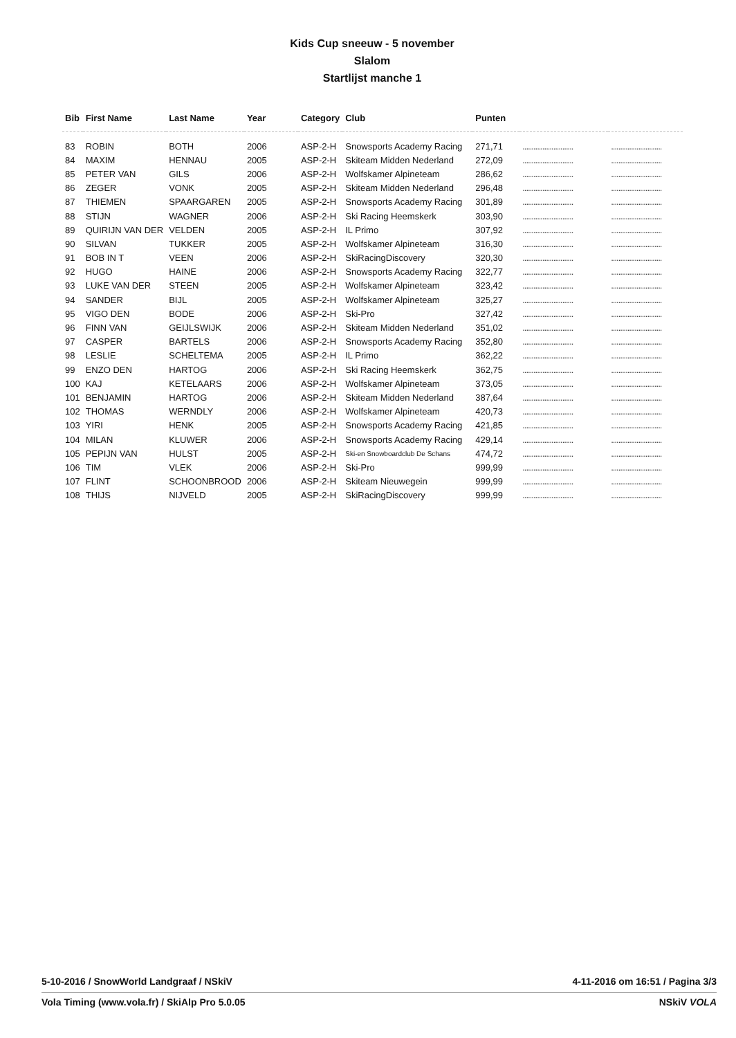Kids Cup sneeuw - 5 november
Slalom
Startlijst manche 1
| Bib | First Name | Last Name | Year | Category | Club | Punten | | |
| --- | --- | --- | --- | --- | --- | --- | --- | --- |
| 83 | ROBIN | BOTH | 2006 | ASP-2-H | Snowsports Academy Racing | 271,71 | ............................ | ............................ |
| 84 | MAXIM | HENNAU | 2005 | ASP-2-H | Skiteam Midden Nederland | 272,09 | ............................ | ............................ |
| 85 | PETER VAN | GILS | 2006 | ASP-2-H | Wolfskamer Alpineteam | 286,62 | ............................ | ............................ |
| 86 | ZEGER | VONK | 2005 | ASP-2-H | Skiteam Midden Nederland | 296,48 | ............................ | ............................ |
| 87 | THIEMEN | SPAARGAREN | 2005 | ASP-2-H | Snowsports Academy Racing | 301,89 | ............................ | ............................ |
| 88 | STIJN | WAGNER | 2006 | ASP-2-H | Ski Racing Heemskerk | 303,90 | ............................ | ............................ |
| 89 | QUIRIJN VAN DER | VELDEN | 2005 | ASP-2-H | IL Primo | 307,92 | ............................ | ............................ |
| 90 | SILVAN | TUKKER | 2005 | ASP-2-H | Wolfskamer Alpineteam | 316,30 | ............................ | ............................ |
| 91 | BOB IN T | VEEN | 2006 | ASP-2-H | SkiRacingDiscovery | 320,30 | ............................ | ............................ |
| 92 | HUGO | HAINE | 2006 | ASP-2-H | Snowsports Academy Racing | 322,77 | ............................ | ............................ |
| 93 | LUKE VAN DER | STEEN | 2005 | ASP-2-H | Wolfskamer Alpineteam | 323,42 | ............................ | ............................ |
| 94 | SANDER | BIJL | 2005 | ASP-2-H | Wolfskamer Alpineteam | 325,27 | ............................ | ............................ |
| 95 | VIGO DEN | BODE | 2006 | ASP-2-H | Ski-Pro | 327,42 | ............................ | ............................ |
| 96 | FINN VAN | GEIJLSWIJK | 2006 | ASP-2-H | Skiteam Midden Nederland | 351,02 | ............................ | ............................ |
| 97 | CASPER | BARTELS | 2006 | ASP-2-H | Snowsports Academy Racing | 352,80 | ............................ | ............................ |
| 98 | LESLIE | SCHELTEMA | 2005 | ASP-2-H | IL Primo | 362,22 | ............................ | ............................ |
| 99 | ENZO DEN | HARTOG | 2006 | ASP-2-H | Ski Racing Heemskerk | 362,75 | ............................ | ............................ |
| 100 | KAJ | KETELAARS | 2006 | ASP-2-H | Wolfskamer Alpineteam | 373,05 | ............................ | ............................ |
| 101 | BENJAMIN | HARTOG | 2006 | ASP-2-H | Skiteam Midden Nederland | 387,64 | ............................ | ............................ |
| 102 | THOMAS | WERNDLY | 2006 | ASP-2-H | Wolfskamer Alpineteam | 420,73 | ............................ | ............................ |
| 103 | YIRI | HENK | 2005 | ASP-2-H | Snowsports Academy Racing | 421,85 | ............................ | ............................ |
| 104 | MILAN | KLUWER | 2006 | ASP-2-H | Snowsports Academy Racing | 429,14 | ............................ | ............................ |
| 105 | PEPIJN VAN | HULST | 2005 | ASP-2-H | Ski-en Snowboardclub De Schans | 474,72 | ............................ | ............................ |
| 106 | TIM | VLEK | 2006 | ASP-2-H | Ski-Pro | 999,99 | ............................ | ............................ |
| 107 | FLINT | SCHOONBROOD | 2006 | ASP-2-H | Skiteam Nieuwegein | 999,99 | ............................ | ............................ |
| 108 | THIJS | NIJVELD | 2005 | ASP-2-H | SkiRacingDiscovery | 999,99 | ............................ | ............................ |
5-10-2016 / SnowWorld Landgraaf / NSkiV 4-11-2016 om 16:51 / Pagina 3/3
Vola Timing (www.vola.fr) / SkiAlp Pro 5.0.05 NSkiV VOLA